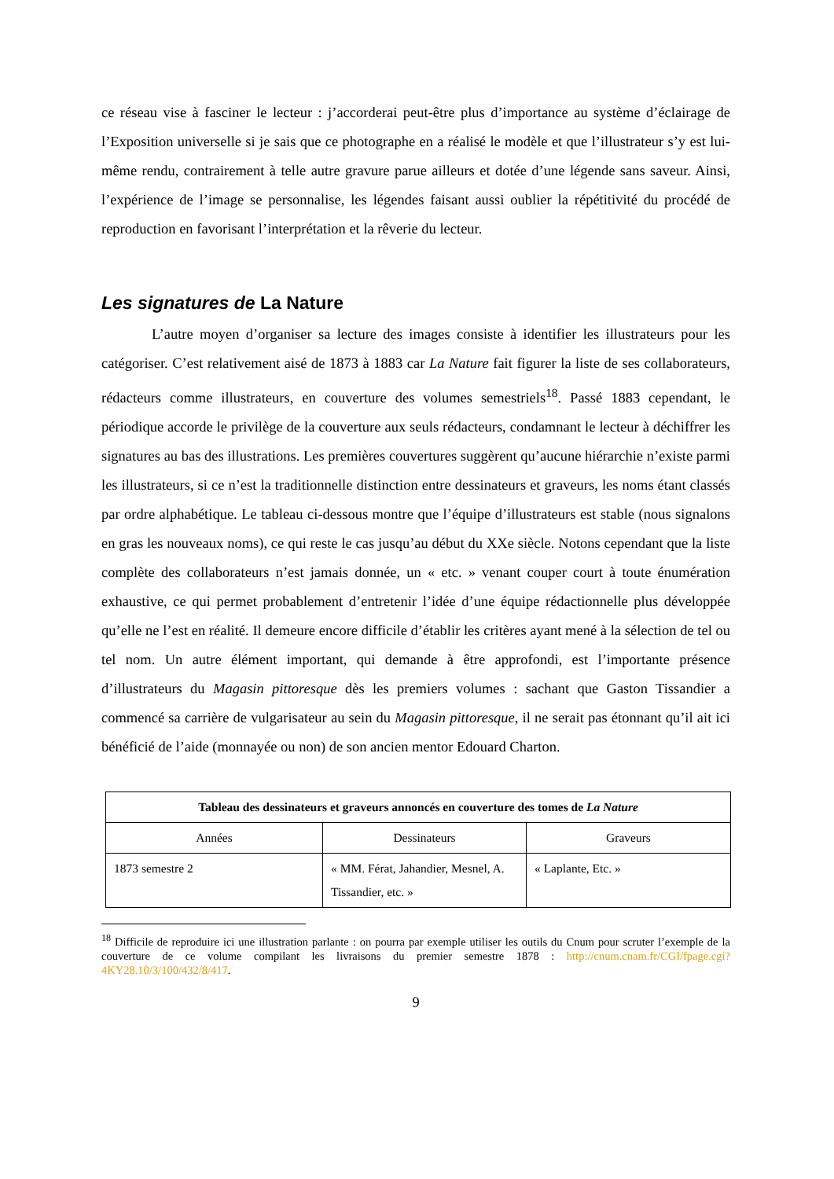ce réseau vise à fasciner le lecteur : j’accorderai peut-être plus d’importance au système d’éclairage de l’Exposition universelle si je sais que ce photographe en a réalisé le modèle et que l’illustrateur s’y est lui-même rendu, contrairement à telle autre gravure parue ailleurs et dotée d’une légende sans saveur. Ainsi, l’expérience de l’image se personnalise, les légendes faisant aussi oublier la répétitivité du procédé de reproduction en favorisant l’interprétation et la rêverie du lecteur.
Les signatures de La Nature
L’autre moyen d’organiser sa lecture des images consiste à identifier les illustrateurs pour les catégoriser. C’est relativement aisé de 1873 à 1883 car La Nature fait figurer la liste de ses collaborateurs, rédacteurs comme illustrateurs, en couverture des volumes semestriels<sup>18</sup>. Passé 1883 cependant, le périodique accorde le privilège de la couverture aux seuls rédacteurs, condamnant le lecteur à déchiffrer les signatures au bas des illustrations. Les premières couvertures suggèrent qu’aucune hiérarchie n’existe parmi les illustrateurs, si ce n’est la traditionnelle distinction entre dessinateurs et graveurs, les noms étant classés par ordre alphabétique. Le tableau ci-dessous montre que l’équipe d’illustrateurs est stable (nous signalons en gras les nouveaux noms), ce qui reste le cas jusqu’au début du XXe siècle. Notons cependant que la liste complète des collaborateurs n’est jamais donnée, un « etc. » venant couper court à toute énumération exhaustive, ce qui permet probablement d’entretenir l’idée d’une équipe rédactionnelle plus développée qu’elle ne l’est en réalité. Il demeure encore difficile d’établir les critères ayant mené à la sélection de tel ou tel nom. Un autre élément important, qui demande à être approfondi, est l’importante présence d’illustrateurs du Magasin pittoresque dès les premiers volumes : sachant que Gaston Tissandier a commencé sa carrière de vulgarisateur au sein du Magasin pittoresque, il ne serait pas étonnant qu’il ait ici bénéficié de l’aide (monnayée ou non) de son ancien mentor Edouard Charton.
| Tableau des dessinateurs et graveurs annoncés en couverture des tomes de La Nature | | |
| --- | --- | --- |
| Années | Dessinateurs | Graveurs |
| 1873 semestre 2 | « MM. Férat, Jahandier, Mesnel, A. Tissandier, etc. » | « Laplante, Etc. » |
<sup>18</sup> Difficile de reproduire ici une illustration parlante : on pourra par exemple utiliser les outils du Cnum pour scruter l’exemple de la couverture de ce volume compilant les livraisons du premier semestre 1878 : http://cnum.cnam.fr/CGI/fpage.cgi?4KY28.10/3/100/432/8/417.
9